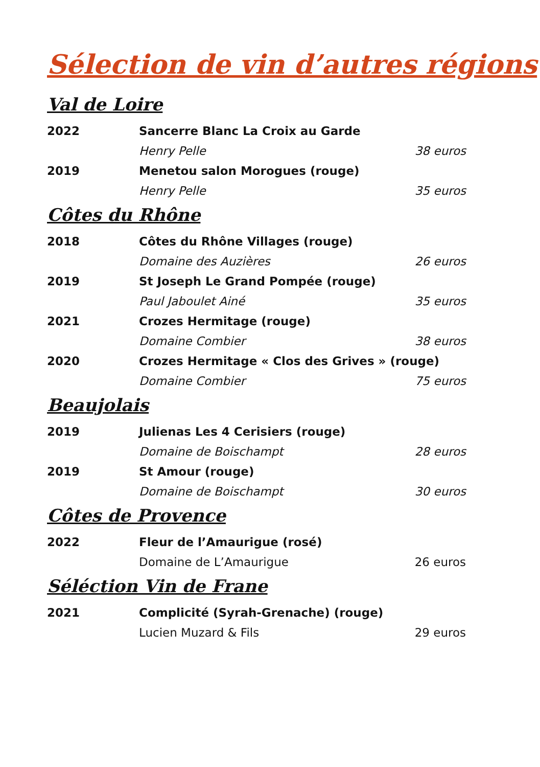Sélection de vin d’autres régions
Val de Loire
| 2022 | Sancerre Blanc La Croix au Garde | |
| | Henry Pelle | 38 euros |
| 2019 | Menetou salon Morogues (rouge) | |
| | Henry Pelle | 35 euros |
Côtes du Rhône
| 2018 | Côtes du Rhône Villages (rouge) | |
| | Domaine des Auzières | 26 euros |
| 2019 | St Joseph Le Grand Pompée (rouge) | |
| | Paul Jaboulet Ainé | 35 euros |
| 2021 | Crozes Hermitage (rouge) | |
| | Domaine Combier | 38 euros |
| 2020 | Crozes Hermitage « Clos des Grives » (rouge) | |
| | Domaine Combier | 75 euros |
Beaujolais
| 2019 | Julienas Les 4 Cerisiers (rouge) | |
| | Domaine de Boischampt | 28 euros |
| 2019 | St Amour (rouge) | |
| | Domaine de Boischampt | 30 euros |
Côtes de Provence
| 2022 | Fleur de l’Amaurigue (rosé) | |
| | Domaine de L’Amaurigue | 26 euros |
Séléction Vin de Frane
| 2021 | Complicité (Syrah-Grenache) (rouge) | |
| | Lucien Muzard & Fils | 29 euros |